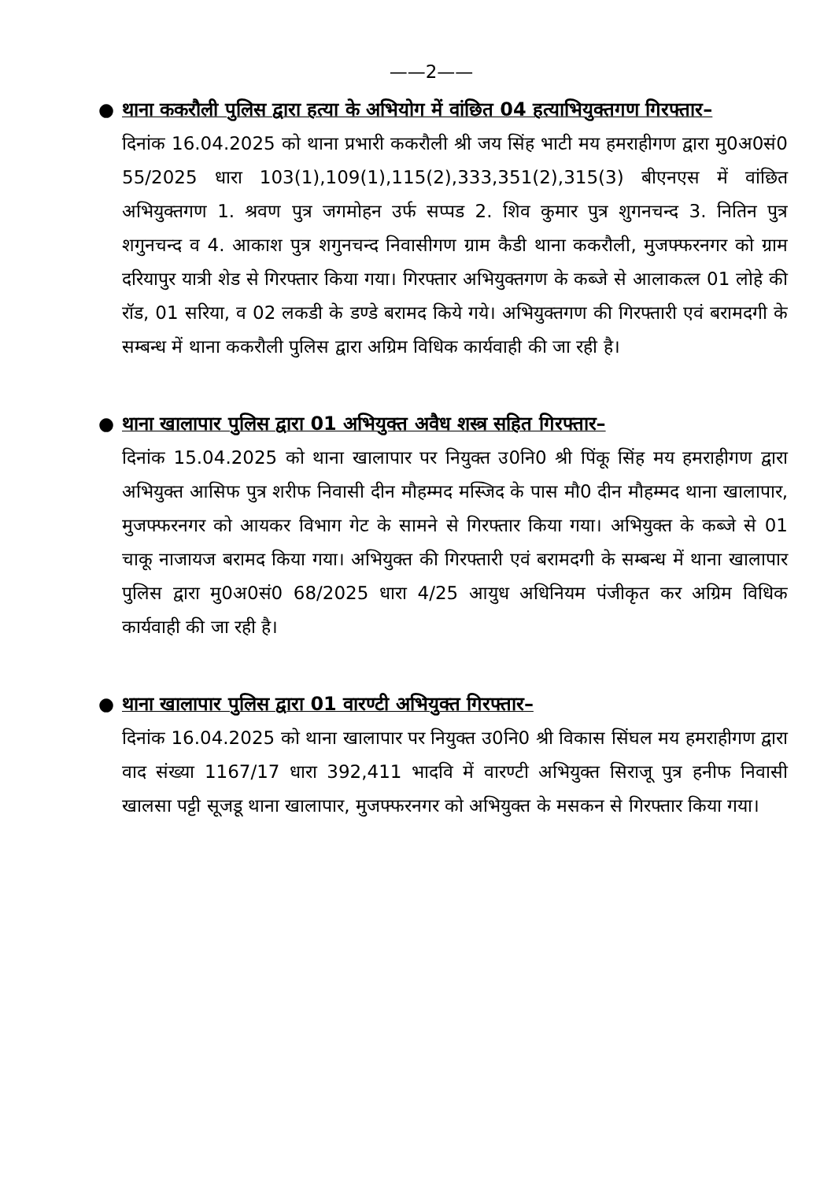——2——
●
थाना ककरौली पुलिस द्वारा हत्या के अभियोग में वांछित 04 हत्याभियुक्तगण गिरफ्तार–
दिनांक 16.04.2025 को थाना प्रभारी ककरौली श्री जय सिंह भाटी मय हमराहीगण द्वारा मु0अ0सं0 55/2025 धारा 103(1),109(1),115(2),333,351(2),315(3) बीएनएस में वांछित अभियुक्तगण 1. श्रवण पुत्र जगमोहन उर्फ सप्पड 2. शिव कुमार पुत्र शुगनचन्द 3. नितिन पुत्र शगुनचन्द व 4. आकाश पुत्र शगुनचन्द निवासीगण ग्राम कैडी थाना ककरौली, मुजफ्फरनगर को ग्राम दरियापुर यात्री शेड से गिरफ्तार किया गया। गिरफ्तार अभियुक्तगण के कब्जे से आलाकत्ल 01 लोहे की रॉड, 01 सरिया, व 02 लकडी के डण्डे बरामद किये गये। अभियुक्तगण की गिरफ्तारी एवं बरामदगी के सम्बन्ध में थाना ककरौली पुलिस द्वारा अग्रिम विधिक कार्यवाही की जा रही है।
●
थाना खालापार पुलिस द्वारा 01 अभियुक्त अवैध शस्त्र सहित गिरफ्तार–
दिनांक 15.04.2025 को थाना खालापार पर नियुक्त उ0नि0 श्री पिंकू सिंह मय हमराहीगण द्वारा अभियुक्त आसिफ पुत्र शरीफ निवासी दीन मौहम्मद मस्जिद के पास मौ0 दीन मौहम्मद थाना खालापार, मुजफ्फरनगर को आयकर विभाग गेट के सामने से गिरफ्तार किया गया। अभियुक्त के कब्जे से 01 चाकू नाजायज बरामद किया गया। अभियुक्त की गिरफ्तारी एवं बरामदगी के सम्बन्ध में थाना खालापार पुलिस द्वारा मु0अ0सं0 68/2025 धारा 4/25 आयुध अधिनियम पंजीकृत कर अग्रिम विधिक कार्यवाही की जा रही है।
●
थाना खालापार पुलिस द्वारा 01 वारण्टी अभियुक्त गिरफ्तार–
दिनांक 16.04.2025 को थाना खालापार पर नियुक्त उ0नि0 श्री विकास सिंघल मय हमराहीगण द्वारा वाद संख्या 1167/17 धारा 392,411 भादवि में वारण्टी अभियुक्त सिराजू पुत्र हनीफ निवासी खालसा पट्टी सूजडू थाना खालापार, मुजफ्फरनगर को अभियुक्त के मसकन से गिरफ्तार किया गया।